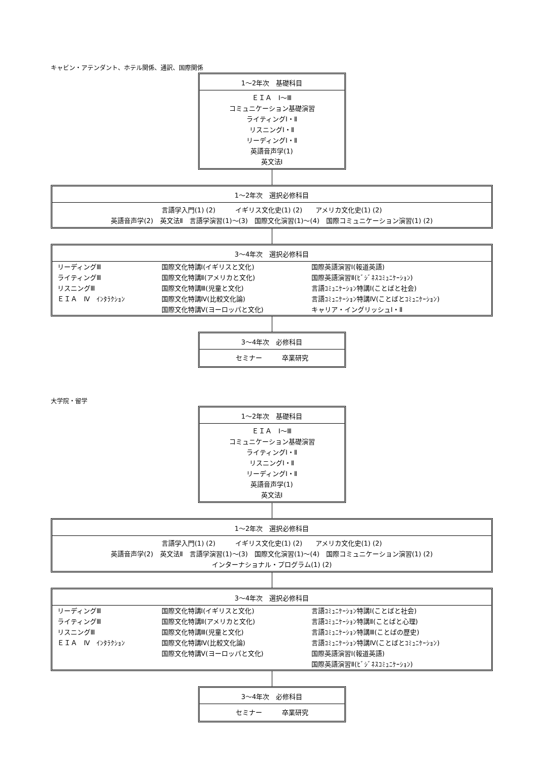キャビン・アテンダント、ホテル関係、通訳、国際関係
1～2年次　基礎科目
ＥＩＡ　Ⅰ～Ⅲ
コミュニケーション基礎演習
ライティングⅠ・Ⅱ
リスニングⅠ・Ⅱ
リーディングⅠ・Ⅱ
英語音声学(1)
英文法Ⅰ
1～2年次　選択必修科目
言語学入門(1) (2)　　　イギリス文化史(1) (2)　　アメリカ文化史(1) (2)
英語音声学(2)　英文法Ⅱ　言語学演習(1)～(3)　国際文化演習(1)～(4)　国際コミュニケーション演習(1) (2)
3～4年次　選択必修科目
| リーディングⅢ ライティングⅢ リスニングⅢ ＥＩＡ Ⅳ ｲﾝﾀﾗｸｼｮﾝ | 国際文化特講Ⅰ(イギリスと文化) 国際文化特講Ⅱ(アメリカと文化) 国際文化特講Ⅲ(児童と文化) 国際文化特講Ⅳ(比較文化論) 国際文化特講Ⅴ(ヨーロッパと文化) | 国際英語演習Ⅰ(報道英語) 国際英語演習Ⅱ(ﾋﾞｼﾞﾈｽｺﾐｭﾆｹｰｼｮﾝ) 言語ｺﾐｭﾆｹｰｼｮﾝ特講Ⅰ(ことばと社会) 言語ｺﾐｭﾆｹｰｼｮﾝ特講Ⅳ(ことばとｺﾐｭﾆｹｰｼｮﾝ) キャリア・イングリッシュⅠ・Ⅱ |
3～4年次　必修科目
セミナー　　　卒業研究
大学院・留学
1～2年次　基礎科目
ＥＩＡ　Ⅰ～Ⅲ
コミュニケーション基礎演習
ライティングⅠ・Ⅱ
リスニングⅠ・Ⅱ
リーディングⅠ・Ⅱ
英語音声学(1)
英文法Ⅰ
1～2年次　選択必修科目
言語学入門(1) (2)　　　イギリス文化史(1) (2)　　アメリカ文化史(1) (2)
英語音声学(2)　英文法Ⅱ　言語学演習(1)～(3)　国際文化演習(1)～(4)　国際コミュニケーション演習(1) (2)
インターナショナル・プログラム(1) (2)
3～4年次　選択必修科目
| リーディングⅢ ライティングⅢ リスニングⅢ ＥＩＡ Ⅳ ｲﾝﾀﾗｸｼｮﾝ | 国際文化特講Ⅰ(イギリスと文化) 国際文化特講Ⅱ(アメリカと文化) 国際文化特講Ⅲ(児童と文化) 国際文化特講Ⅳ(比較文化論) 国際文化特講Ⅴ(ヨーロッパと文化) | 言語ｺﾐｭﾆｹｰｼｮﾝ特講Ⅰ(ことばと社会) 言語ｺﾐｭﾆｹｰｼｮﾝ特講Ⅱ(ことばと心理) 言語ｺﾐｭﾆｹｰｼｮﾝ特講Ⅲ(ことばの歴史) 言語ｺﾐｭﾆｹｰｼｮﾝ特講Ⅳ(ことばとｺﾐｭﾆｹｰｼｮﾝ) 国際英語演習Ⅰ(報道英語) 国際英語演習Ⅱ(ﾋﾞｼﾞﾈｽｺﾐｭﾆｹｰｼｮﾝ) |
3～4年次　必修科目
セミナー　　　卒業研究